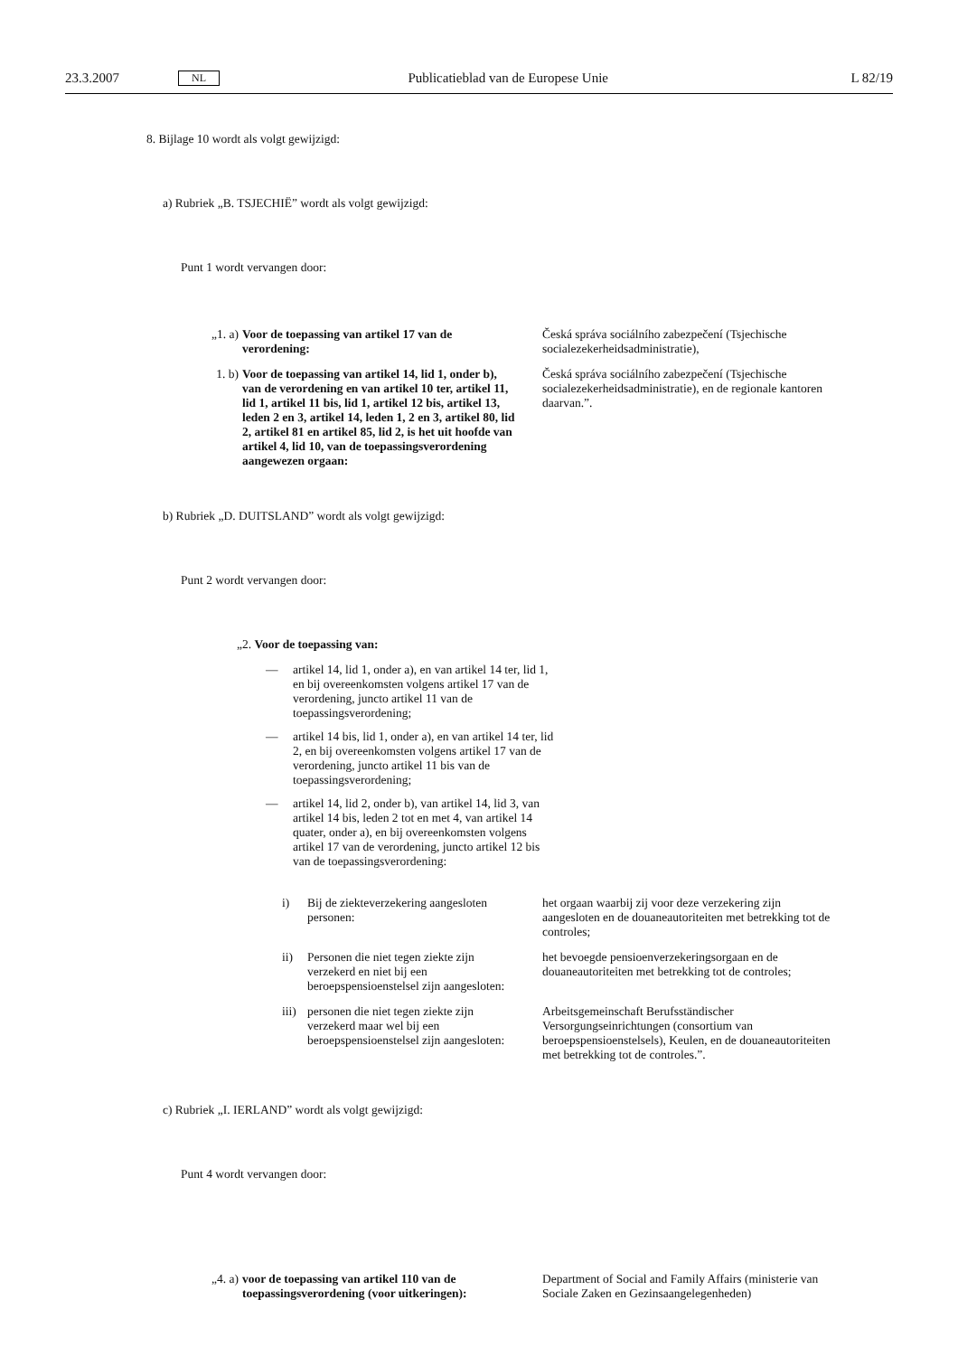23.3.2007 NL Publicatieblad van de Europese Unie L 82/19
8. Bijlage 10 wordt als volgt gewijzigd:
a) Rubriek „B. TSJECHIË” wordt als volgt gewijzigd:
Punt 1 wordt vervangen door:
„1. a) Voor de toepassing van artikel 17 van de verordening:
Česká správa sociálního zabezpečení (Tsjechische socialezekerheidsadministratie),
1. b) Voor de toepassing van artikel 14, lid 1, onder b), van de verordening en van artikel 10 ter, artikel 11, lid 1, artikel 11 bis, lid 1, artikel 12 bis, artikel 13, leden 2 en 3, artikel 14, leden 1, 2 en 3, artikel 80, lid 2, artikel 81 en artikel 85, lid 2, is het uit hoofde van artikel 4, lid 10, van de toepassingsverordening aangewezen orgaan:
Česká správa sociálního zabezpečení (Tsjechische socialezekerheidsadministratie), en de regionale kantoren daarvan.”.
b) Rubriek „D. DUITSLAND” wordt als volgt gewijzigd:
Punt 2 wordt vervangen door:
„2. Voor de toepassing van:
— artikel 14, lid 1, onder a), en van artikel 14 ter, lid 1, en bij overeenkomsten volgens artikel 17 van de verordening, juncto artikel 11 van de toepassingsverordening;
— artikel 14 bis, lid 1, onder a), en van artikel 14 ter, lid 2, en bij overeenkomsten volgens artikel 17 van de verordening, juncto artikel 11 bis van de toepassingsverordening;
— artikel 14, lid 2, onder b), van artikel 14, lid 3, van artikel 14 bis, leden 2 tot en met 4, van artikel 14 quater, onder a), en bij overeenkomsten volgens artikel 17 van de verordening, juncto artikel 12 bis van de toepassingsverordening:
i) Bij de ziekteverzekering aangesloten personen:
het orgaan waarbij zij voor deze verzekering zijn aangesloten en de douaneautoriteiten met betrekking tot de controles;
ii) Personen die niet tegen ziekte zijn verzekerd en niet bij een beroepspensioenstelsel zijn aangesloten:
het bevoegde pensioenverzekeringsorgaan en de douaneautoriteiten met betrekking tot de controles;
iii) personen die niet tegen ziekte zijn verzekerd maar wel bij een beroepspensioenstelsel zijn aangesloten:
Arbeitsgemeinschaft Berufsständischer Versorgungseinrichtungen (consortium van beroepspensioenstelsels), Keulen, en de douaneautoriteiten met betrekking tot de controles.”.
c) Rubriek „I. IERLAND” wordt als volgt gewijzigd:
Punt 4 wordt vervangen door:
„4. a) voor de toepassing van artikel 110 van de toepassingsverordening (voor uitkeringen):
Department of Social and Family Affairs (ministerie van Sociale Zaken en Gezinsaangelegenheden)